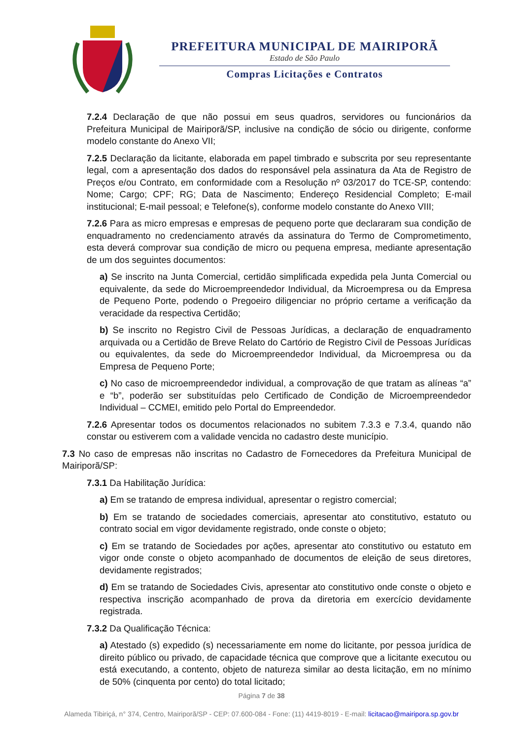PREFEITURA MUNICIPAL DE MAIRIPORÃ
Estado de São Paulo
Compras Licitações e Contratos
7.2.4 Declaração de que não possui em seus quadros, servidores ou funcionários da Prefeitura Municipal de Mairiporã/SP, inclusive na condição de sócio ou dirigente, conforme modelo constante do Anexo VII;
7.2.5 Declaração da licitante, elaborada em papel timbrado e subscrita por seu representante legal, com a apresentação dos dados do responsável pela assinatura da Ata de Registro de Preços e/ou Contrato, em conformidade com a Resolução nº 03/2017 do TCE-SP, contendo: Nome; Cargo; CPF; RG; Data de Nascimento; Endereço Residencial Completo; E-mail institucional; E-mail pessoal; e Telefone(s), conforme modelo constante do Anexo VIII;
7.2.6 Para as micro empresas e empresas de pequeno porte que declararam sua condição de enquadramento no credenciamento através da assinatura do Termo de Comprometimento, esta deverá comprovar sua condição de micro ou pequena empresa, mediante apresentação de um dos seguintes documentos:
a) Se inscrito na Junta Comercial, certidão simplificada expedida pela Junta Comercial ou equivalente, da sede do Microempreendedor Individual, da Microempresa ou da Empresa de Pequeno Porte, podendo o Pregoeiro diligenciar no próprio certame a verificação da veracidade da respectiva Certidão;
b) Se inscrito no Registro Civil de Pessoas Jurídicas, a declaração de enquadramento arquivada ou a Certidão de Breve Relato do Cartório de Registro Civil de Pessoas Jurídicas ou equivalentes, da sede do Microempreendedor Individual, da Microempresa ou da Empresa de Pequeno Porte;
c) No caso de microempreendedor individual, a comprovação de que tratam as alíneas “a” e “b”, poderão ser substituídas pelo Certificado de Condição de Microempreendedor Individual – CCMEI, emitido pelo Portal do Empreendedor.
7.2.6 Apresentar todos os documentos relacionados no subitem 7.3.3 e 7.3.4, quando não constar ou estiverem com a validade vencida no cadastro deste município.
7.3 No caso de empresas não inscritas no Cadastro de Fornecedores da Prefeitura Municipal de Mairiporã/SP:
7.3.1 Da Habilitação Jurídica:
a) Em se tratando de empresa individual, apresentar o registro comercial;
b) Em se tratando de sociedades comerciais, apresentar ato constitutivo, estatuto ou contrato social em vigor devidamente registrado, onde conste o objeto;
c) Em se tratando de Sociedades por ações, apresentar ato constitutivo ou estatuto em vigor onde conste o objeto acompanhado de documentos de eleição de seus diretores, devidamente registrados;
d) Em se tratando de Sociedades Civis, apresentar ato constitutivo onde conste o objeto e respectiva inscrição acompanhado de prova da diretoria em exercício devidamente registrada.
7.3.2 Da Qualificação Técnica:
a) Atestado (s) expedido (s) necessariamente em nome do licitante, por pessoa jurídica de direito público ou privado, de capacidade técnica que comprove que a licitante executou ou está executando, a contento, objeto de natureza similar ao desta licitação, em no mínimo de 50% (cinquenta por cento) do total licitado;
Página 7 de 38
Alameda Tibiriçá, n° 374, Centro, Mairiporã/SP - CEP: 07.600-084 - Fone: (11) 4419-8019 - E-mail: licitacao@mairipora.sp.gov.br